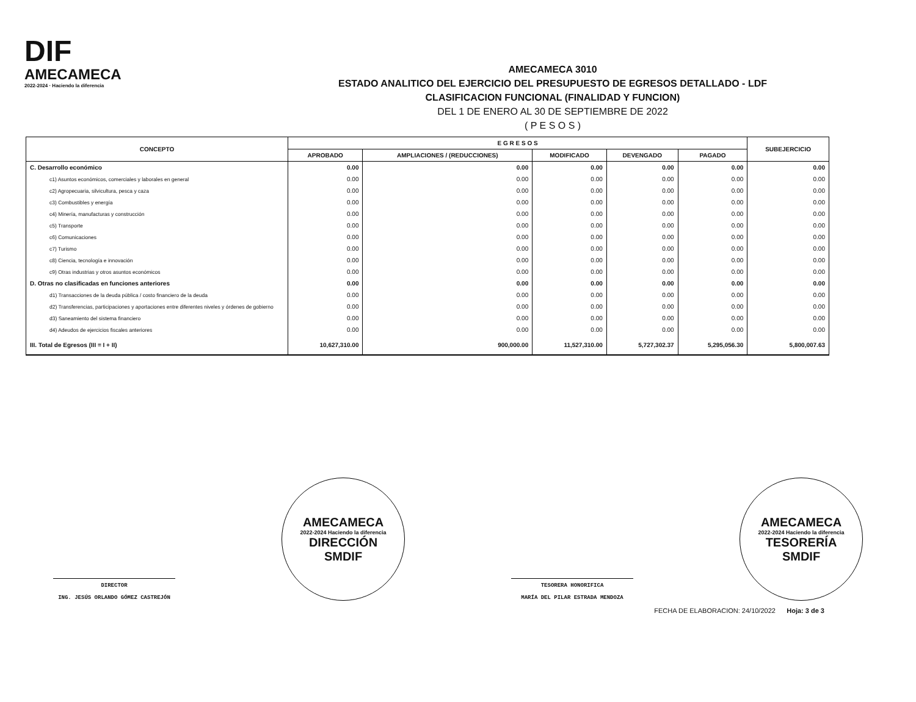DIF
AMECAMECA
2022-2024 · Haciendo la diferencia
AMECAMECA 3010
ESTADO ANALITICO DEL EJERCICIO DEL PRESUPUESTO DE EGRESOS DETALLADO - LDF
CLASIFICACION FUNCIONAL (FINALIDAD Y FUNCION)
DEL 1 DE ENERO AL 30 DE SEPTIEMBRE DE 2022
( P E S O S )
| CONCEPTO | E G R E S O S | | | | | SUBEJERCICIO |
| --- | --- | --- | --- | --- | --- | --- |
| | APROBADO | AMPLIACIONES / (REDUCCIONES) | MODIFICADO | DEVENGADO | PAGADO | |
| C. Desarrollo económico | 0.00 | 0.00 | 0.00 | 0.00 | 0.00 | 0.00 |
| c1) Asuntos económicos, comerciales y laborales en general | 0.00 | 0.00 | 0.00 | 0.00 | 0.00 | 0.00 |
| c2) Agropecuaria, silvicultura, pesca y caza | 0.00 | 0.00 | 0.00 | 0.00 | 0.00 | 0.00 |
| c3) Combustibles y energía | 0.00 | 0.00 | 0.00 | 0.00 | 0.00 | 0.00 |
| c4) Minería, manufacturas y construcción | 0.00 | 0.00 | 0.00 | 0.00 | 0.00 | 0.00 |
| c5) Transporte | 0.00 | 0.00 | 0.00 | 0.00 | 0.00 | 0.00 |
| c6) Comunicaciones | 0.00 | 0.00 | 0.00 | 0.00 | 0.00 | 0.00 |
| c7) Turismo | 0.00 | 0.00 | 0.00 | 0.00 | 0.00 | 0.00 |
| c8) Ciencia, tecnología e innovación | 0.00 | 0.00 | 0.00 | 0.00 | 0.00 | 0.00 |
| c9) Otras industrias y otros asuntos económicos | 0.00 | 0.00 | 0.00 | 0.00 | 0.00 | 0.00 |
| D. Otras no clasificadas en funciones anteriores | 0.00 | 0.00 | 0.00 | 0.00 | 0.00 | 0.00 |
| d1) Transacciones de la deuda pública / costo financiero de la deuda | 0.00 | 0.00 | 0.00 | 0.00 | 0.00 | 0.00 |
| d2) Transferencias, participaciones y aportaciones entre diferentes niveles y órdenes de gobierno | 0.00 | 0.00 | 0.00 | 0.00 | 0.00 | 0.00 |
| d3) Saneamiento del sistema financiero | 0.00 | 0.00 | 0.00 | 0.00 | 0.00 | 0.00 |
| d4) Adeudos de ejercicios fiscales anteriores | 0.00 | 0.00 | 0.00 | 0.00 | 0.00 | 0.00 |
| III. Total de Egresos (III = I + II) | 10,627,310.00 | 900,000.00 | 11,527,310.00 | 5,727,302.37 | 5,295,056.30 | 5,800,007.63 |
DIRECTOR
ING. JESÚS ORLANDO GÓMEZ CASTREJÓN
AMECAMECA
2022-2024 Haciendo la diferencia
DIRECCIÓN
SMDIF
TESORERA HONORIFICA
MARÍA DEL PILAR ESTRADA MENDOZA
AMECAMECA
2022-2024 Haciendo la diferencia
TESORERÍA
SMDIF
FECHA DE ELABORACION: 24/10/2022 Hoja: 3 de 3